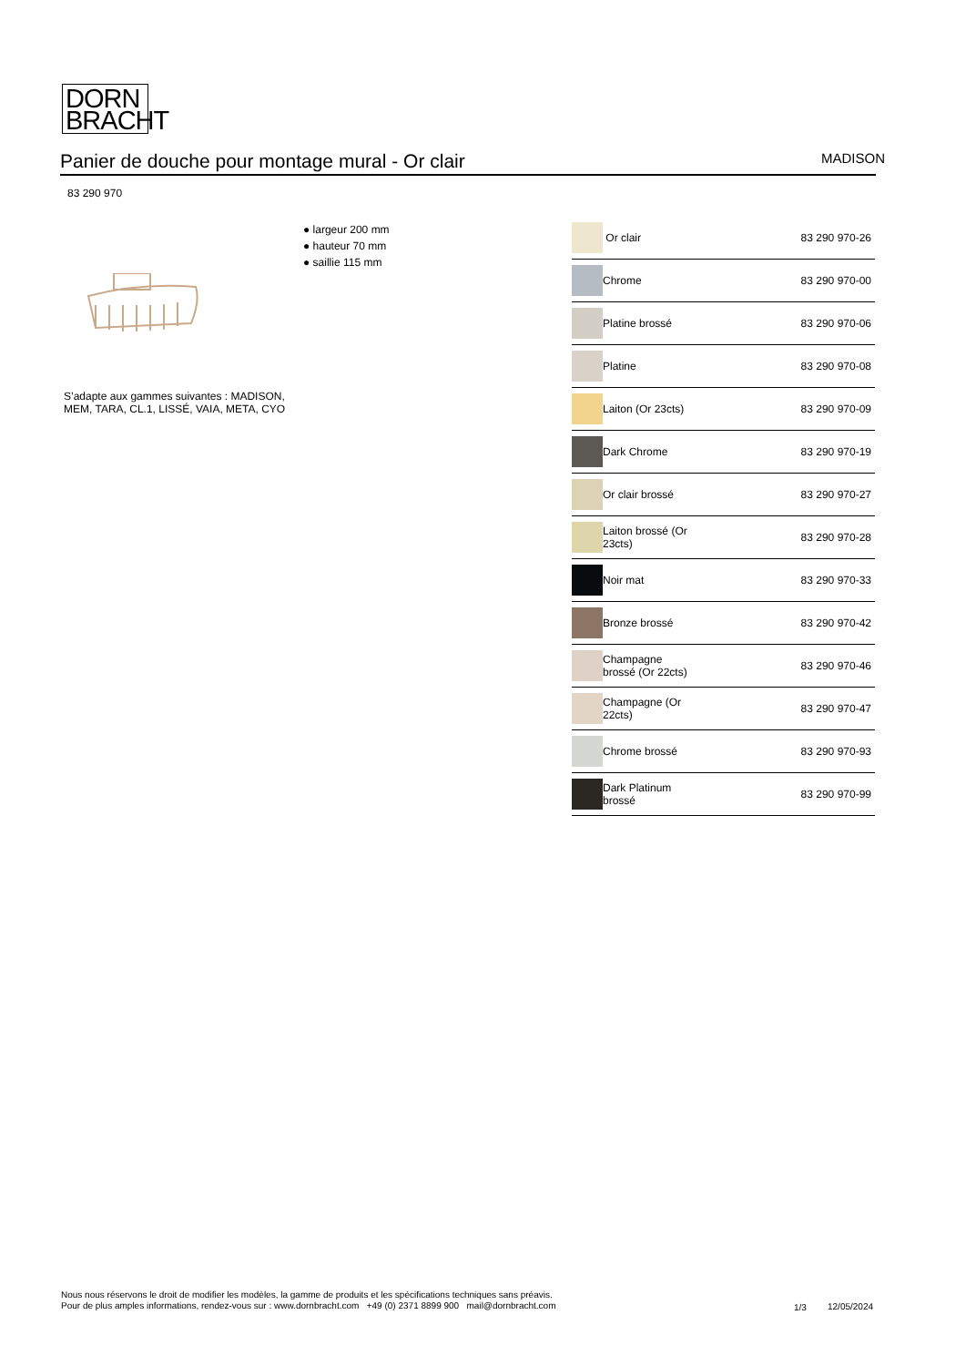DORN
BRACHT
Panier de douche pour montage mural - Or clair
MADISON
83 290 970
● largeur 200 mm
● hauteur 70 mm
● saillie 115 mm
S’adapte aux gammes suivantes : MADISON, MEM, TARA, CL.1, LISSÉ, VAIA, META, CYO
| | Or clair | 83 290 970-26 |
| | Chrome | 83 290 970-00 |
| | Platine brossé | 83 290 970-06 |
| | Platine | 83 290 970-08 |
| | Laiton (Or 23cts) | 83 290 970-09 |
| | Dark Chrome | 83 290 970-19 |
| | Or clair brossé | 83 290 970-27 |
| | Laiton brossé (Or 23cts) | 83 290 970-28 |
| | Noir mat | 83 290 970-33 |
| | Bronze brossé | 83 290 970-42 |
| | Champagne brossé (Or 22cts) | 83 290 970-46 |
| | Champagne (Or 22cts) | 83 290 970-47 |
| | Chrome brossé | 83 290 970-93 |
| | Dark Platinum brossé | 83 290 970-99 |
Nous nous réservons le droit de modifier les modèles, la gamme de produits et les spécifications techniques sans préavis.
Pour de plus amples informations, rendez-vous sur : www.dornbracht.com +49 (0) 2371 8899 900 mail@dornbracht.com
1/3 12/05/2024